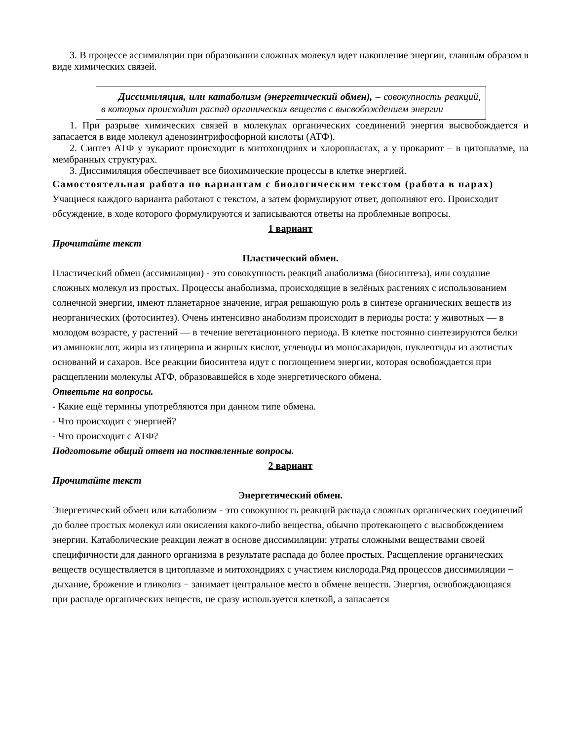3. В процессе ассимиляции при образовании сложных молекул идет накопление энергии, главным образом в виде химических связей.
Диссимиляция, или катаболизм (энергетический обмен), – совокупность реакций, в которых происходит распад органических веществ с высвобождением энергии
1. При разрыве химических связей в молекулах органических соединений энергия высвобождается и запасается в виде молекул аденозинтрифосфорной кислоты (АТФ).
2. Синтез АТФ у эукариот происходит в митохондриях и хлоропластах, а у прокариот – в цитоплазме, на мембранных структурах.
3. Диссимиляция обеспечивает все биохимические процессы в клетке энергией.
Самостоятельная работа по вариантам с биологическим текстом (работа в парах) Учащиеся каждого варианта работают с текстом, а затем формулируют ответ, дополняют его. Происходит обсуждение, в ходе которого формулируются и записываются ответы на проблемные вопросы.
1 вариант
Прочитайте текст
Пластический обмен.
Пластический обмен (ассимиляция) - это совокупность реакций анаболизма (биосинтеза), или создание сложных молекул из простых. Процессы анаболизма, происходящие в зелёных растениях с использованием солнечной энергии, имеют планетарное значение, играя решающую роль в синтезе органических веществ из неорганических (фотосинтез). Очень интенсивно анаболизм происходит в периоды роста: у животных — в молодом возрасте, у растений — в течение вегетационного периода. В клетке постоянно синтезируются белки из аминокислот, жиры из глицерина и жирных кислот, углеводы из моносахаридов, нуклеотиды из азотистых оснований и сахаров. Все реакции биосинтеза идут с поглощением энергии, которая освобождается при расщеплении молекулы АТФ, образовавшейся в ходе энергетического обмена.
Ответьте на вопросы.
- Какие ещё термины употребляются при данном типе обмена.
- Что происходит с энергией?
- Что происходит с АТФ?
Подготовьте общий ответ на поставленные вопросы.
2 вариант
Прочитайте текст
Энергетический обмен.
Энергетический обмен или катаболизм - это совокупность реакций распада сложных органических соединений до более простых молекул или окисления какого-либо вещества, обычно протекающего с высвобождением энергии. Катаболические реакции лежат в основе диссимиляции: утраты сложными веществами своей специфичности для данного организма в результате распада до более простых. Расщепление органических веществ осуществляется в цитоплазме и митохондриях с участием кислорода.Ряд процессов диссимиляции − дыхание, брожение и гликолиз − занимает центральное место в обмене веществ. Энергия, освобождающаяся при распаде органических веществ, не сразу используется клеткой, а запасается